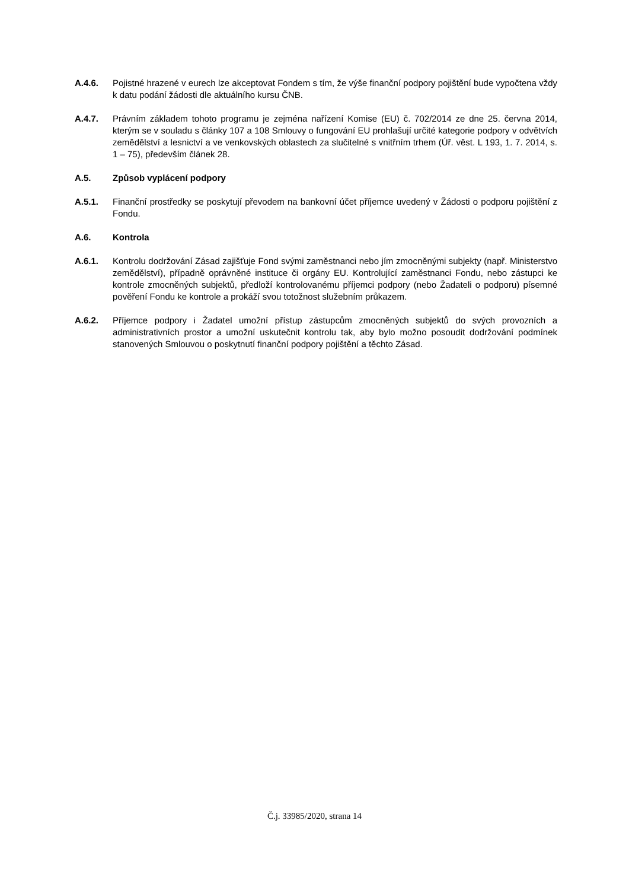A.4.6. Pojistné hrazené v eurech lze akceptovat Fondem s tím, že výše finanční podpory pojištění bude vypočtena vždy k datu podání žádosti dle aktuálního kursu ČNB.
A.4.7. Právním základem tohoto programu je zejména nařízení Komise (EU) č. 702/2014 ze dne 25. června 2014, kterým se v souladu s články 107 a 108 Smlouvy o fungování EU prohlašují určité kategorie podpory v odvětvích zemědělství a lesnictví a ve venkovských oblastech za slučitelné s vnitřním trhem (Úř. věst. L 193, 1. 7. 2014, s. 1 – 75), především článek 28.
A.5. Způsob vyplácení podpory
A.5.1. Finanční prostředky se poskytují převodem na bankovní účet příjemce uvedený v Žádosti o podporu pojištění z Fondu.
A.6. Kontrola
A.6.1. Kontrolu dodržování Zásad zajišťuje Fond svými zaměstnanci nebo jím zmocněnými subjekty (např. Ministerstvo zemědělství), případně oprávněné instituce či orgány EU. Kontrolující zaměstnanci Fondu, nebo zástupci ke kontrole zmocněných subjektů, předloží kontrolovanému příjemci podpory (nebo Žadateli o podporu) písemné pověření Fondu ke kontrole a prokáží svou totožnost služebním průkazem.
A.6.2. Příjemce podpory i Žadatel umožní přístup zástupcům zmocněných subjektů do svých provozních a administrativních prostor a umožní uskutečnit kontrolu tak, aby bylo možno posoudit dodržování podmínek stanovených Smlouvou o poskytnutí finanční podpory pojištění a těchto Zásad.
Č.j. 33985/2020, strana 14